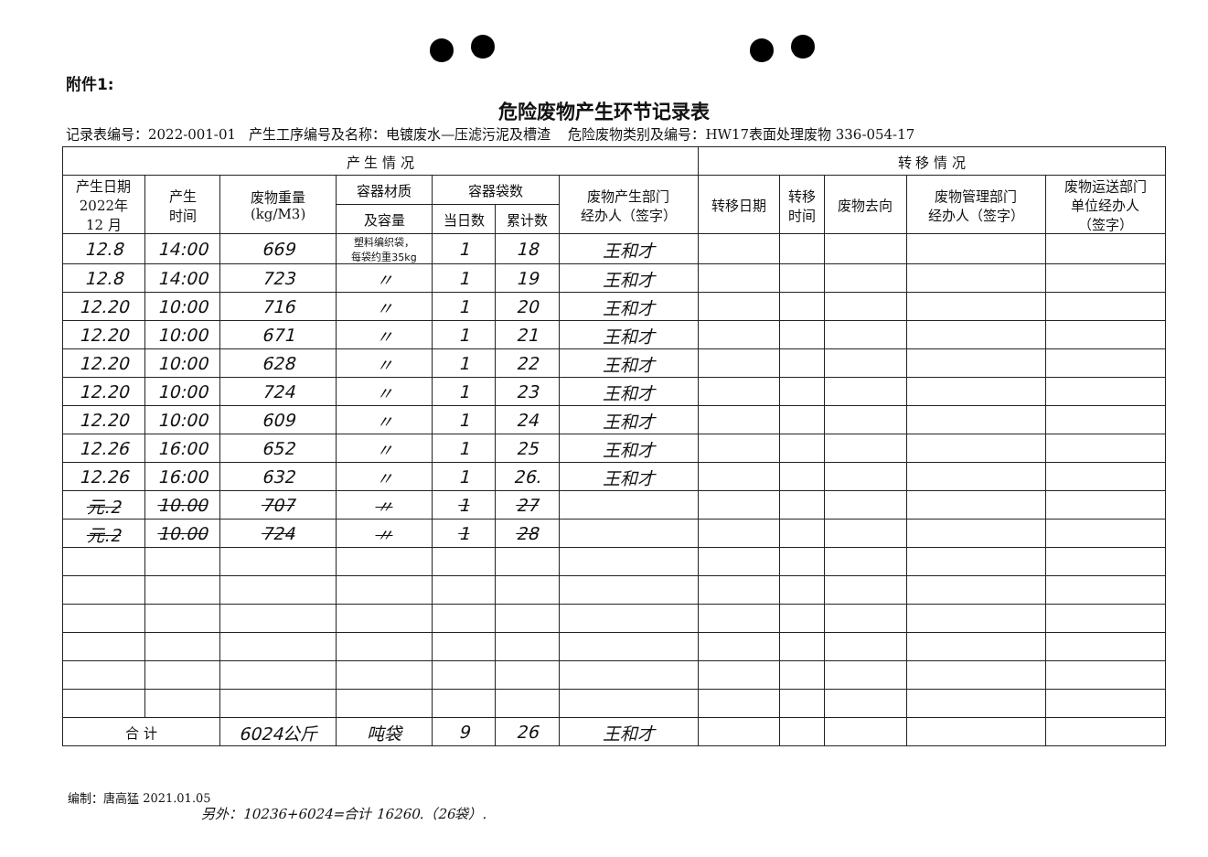附件1:
危险废物产生环节记录表
记录表编号：2022-001-01 产生工序编号及名称：电镀废水—压滤污泥及槽渣 危险废物类别及编号：HW17表面处理废物 336-054-17
| 产 生 情 况 | | | | | | | 转 移 情 况 | | | | |
| --- | --- | --- | --- | --- | --- | --- | --- | --- | --- | --- | --- |
| 产生日期 2022年 12 月 | 产生 时间 | 废物重量 (kg/M3) | 容器材质 | 容器袋数 | | 废物产生部门 经办人（签字） | 转移日期 | 转移 时间 | 废物去向 | 废物管理部门 经办人（签字） | 废物运送部门 单位经办人 （签字） |
| | | | 及容量 | 当日数 | 累计数 | | | | | | |
| 12.8 | 14:00 | 669 | 塑料编织袋， 每袋约重35kg | 1 | 18 | 王和才 | | | | | |
| 12.8 | 14:00 | 723 | 〃 | 1 | 19 | 王和才 | | | | | |
| 12.20 | 10:00 | 716 | 〃 | 1 | 20 | 王和才 | | | | | |
| 12.20 | 10:00 | 671 | 〃 | 1 | 21 | 王和才 | | | | | |
| 12.20 | 10:00 | 628 | 〃 | 1 | 22 | 王和才 | | | | | |
| 12.20 | 10:00 | 724 | 〃 | 1 | 23 | 王和才 | | | | | |
| 12.20 | 10:00 | 609 | 〃 | 1 | 24 | 王和才 | | | | | |
| 12.26 | 16:00 | 652 | 〃 | 1 | 25 | 王和才 | | | | | |
| 12.26 | 16:00 | 632 | 〃 | 1 | 26. | 王和才 | | | | | |
| 元.2 | 10.00 | 707 | 〃 | 1 | 27 | | | | | | |
| 元.2 | 10.00 | 724 | 〃 | 1 | 28 | | | | | | |
| 合 计 | | 6024公斤 | 吨袋 | 9 | 26 | 王和才 | | | | | |
编制：唐高猛 2021.01.05
另外：10236+6024=合计 16260.（26袋）.